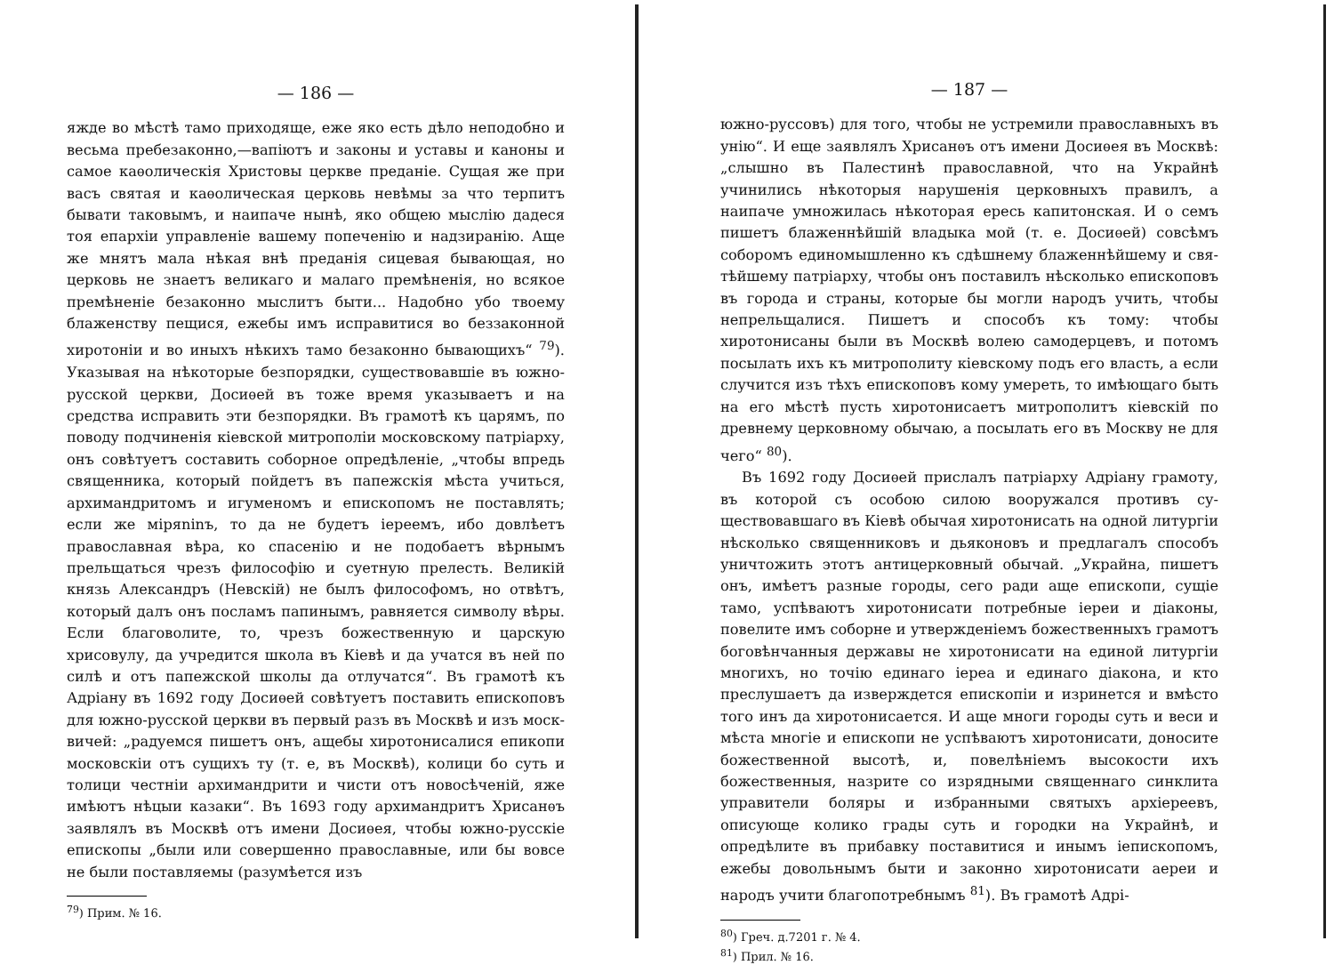— 186 —
яжде во мѣстѣ тамо приходяще, еже яко есть дѣло непо­добно и весьма пребезаконно,—вапіютъ и законы и уставы и каноны и самое каѳолическія Христовы церкве преданіе. Сущая же при васъ святая и каѳолическая церковь невѣмы за что терпитъ бывати таковымъ, и наипаче нынѣ, яко общею мыслію дадеся тоя епархіи управленіе вашему попе­ченію и надзиранію. Аще же мнятъ мала нѣкая внѣ преда­нія сицевая бывающая, но церковь не знаетъ великаго и ма­лаго премѣненія, но всякое премѣненіе безаконно мыслитъ быти... Надобно убо твоему блаженству пещися, ежебы имъ исправитися во беззаконной хиротоніи и во иныхъ нѣкихъ тамо безаконно бывающихъ“ <sup>79</sup>). Указывая на нѣкоторые без­порядки, существовавшіе въ южно-русской церкви, Досиѳей въ тоже время указываетъ и на средства исправить эти безпо­рядки. Въ грамотѣ къ царямъ, по поводу подчиненія кіев­ской митрополіи московскому патріарху, онъ совѣтуетъ со­ставить соборное опредѣленіе, „чтобы впредь священника, который пойдетъ въ папежскія мѣста учиться, архимандритомъ и игуменомъ и епископомъ не поставлять; если же міряninъ, то да не будетъ іереемъ, ибо довлѣетъ православная вѣра, ко спасенію и не подобаетъ вѣрнымъ прельщаться чрезъ фи­лософію и суетную прелесть. Великій князь Александръ (Нев­скій) не былъ философомъ, но отвѣтъ, который далъ онъ посламъ папинымъ, равняется символу вѣры. Если благово­лите, то, чрезъ божественную и царскую хрисовулу, да учредится школа въ Кіевѣ и да учатся въ ней по силѣ и отъ папежской школы да отлучатся“. Въ грамотѣ къ Адріану въ 1692 году Досиѳей совѣтуетъ поставить епископовъ для южно-русской церкви въ первый разъ въ Москвѣ и изъ моск­вичей: „радуемся пишетъ онъ, ащебы хиротонисалися епи­копи московскіи отъ сущихъ ту (т. е, въ Москвѣ), колици бо суть и толици честніи архимандрити и чисти отъ ново­сѣченій, яже имѣютъ нѣцыи казаки“. Въ 1693 году архи­мандритъ Хрисанѳъ заявлялъ въ Москвѣ отъ имени Досиѳея, чтобы южно-русскіе епископы „были или совершенно право­славные, или бы вовсе не были поставляемы (разумѣется изъ
<sup>79</sup>) Прим. № 16.
— 187 —
южно-руссовъ) для того, чтобы не устремили православныхъ въ унію“. И еще заявлялъ Хрисанѳъ отъ имени Досиѳея въ Москвѣ: „слышно въ Палестинѣ православной, что на Украй­нѣ учинились нѣкоторыя нарушенія церковныхъ правилъ, а наипаче умножилась нѣкоторая ересь капитонская. И о семъ пишетъ блаженнѣйшій владыка мой (т. е. Досиѳей) совсѣмъ соборомъ единомышленно къ сдѣшнему блаженнѣйшему и свя­тѣйшему патріарху, чтобы онъ поставилъ нѣсколько еписко­повъ въ города и страны, которые бы могли народъ учить, чтобы непрельщалися. Пишетъ и способъ къ тому: чтобы хиротонисаны были въ Москвѣ волею самодерцевъ, и потомъ посылать ихъ къ митрополиту кіевскому подъ его власть, а если случится изъ тѣхъ епископовъ кому умереть, то имѣю­щаго быть на его мѣстѣ пусть хиротонисаетъ митрополитъ кіевскій по древнему церковному обычаю, а посылать его въ Москву не для чего“ <sup>80</sup>).
Въ 1692 году Досиѳей прислалъ патріарху Адріану гра­моту, въ которой съ особою силою вооружался противъ су­ществовавшаго въ Кіевѣ обычая хиротонисать на одной ли­тургіи нѣсколько священниковъ и дьяконовъ и предлагалъ способъ уничтожить этотъ антицерковный обычай. „Украйна, пишетъ онъ, имѣетъ разные городы, сего ради аще епи­скопи, сущіе тамо, успѣваютъ хиротонисати потребные іереи и діаконы, повелите имъ соборне и утвержденіемъ божест­венныхъ грамотъ боговѣнчанныя державы не хиротонисати на единой литургіи многихъ, но точію единаго іереа и еди­наго діакона, и кто преслушаетъ да изверждется епископіи и изринется и вмѣсто того инъ да хиротонисается. И аще многи городы суть и веси и мѣста многіе и епископи не успѣваютъ хиротонисати, доносите божественной высотѣ, и, повелѣніемъ высокости ихъ божественныя, назрите со изряд­ными священнаго синклита управители боляры и избранными святыхъ архіереевъ, описующе колико грады суть и городки на Украйнѣ, и опредѣлите въ прибавку поставитися и инымъ іепископомъ, ежебы довольнымъ быти и законно хиротонисати аереи и народъ учити благопотребнымъ <sup>81</sup>). Въ грамотѣ Адрі-
<sup>80</sup>) Греч. д.7201 г. № 4.
<sup>81</sup>) Прил. № 16.